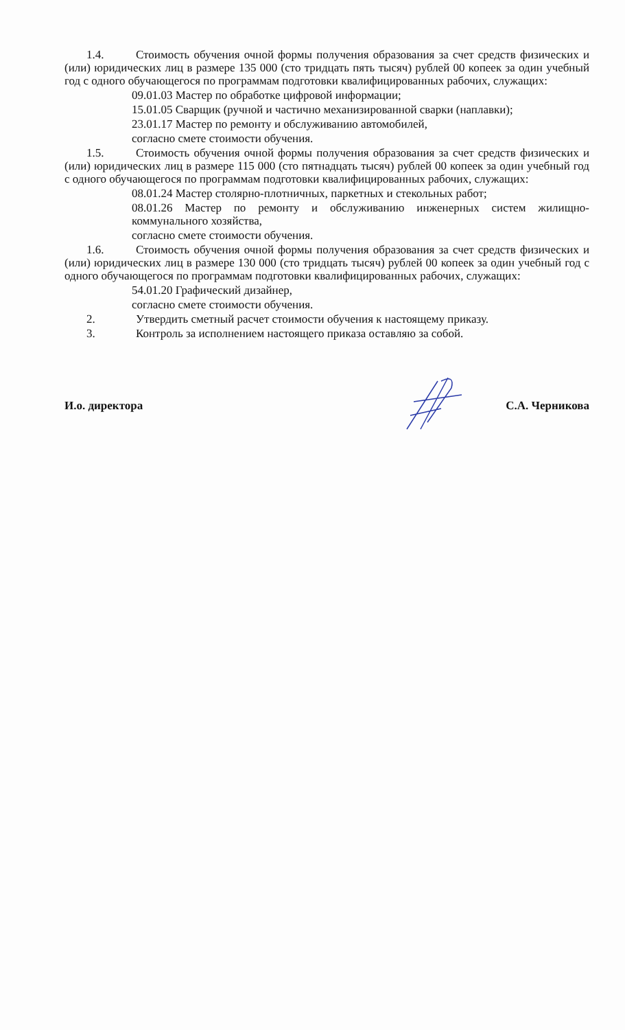1.4. Стоимость обучения очной формы получения образования за счет средств физических и (или) юридических лиц в размере 135 000 (сто тридцать пять тысяч) рублей 00 копеек за один учебный год с одного обучающегося по программам подготовки квалифицированных рабочих, служащих:
09.01.03 Мастер по обработке цифровой информации;
15.01.05 Сварщик (ручной и частично механизированной сварки (наплавки);
23.01.17 Мастер по ремонту и обслуживанию автомобилей,
согласно смете стоимости обучения.
1.5. Стоимость обучения очной формы получения образования за счет средств физических и (или) юридических лиц в размере 115 000 (сто пятнадцать тысяч) рублей 00 копеек за один учебный год с одного обучающегося по программам подготовки квалифицированных рабочих, служащих:
08.01.24 Мастер столярно-плотничных, паркетных и стекольных работ;
08.01.26 Мастер по ремонту и обслуживанию инженерных систем жилищно-коммунального хозяйства,
согласно смете стоимости обучения.
1.6. Стоимость обучения очной формы получения образования за счет средств физических и (или) юридических лиц в размере 130 000 (сто тридцать тысяч) рублей 00 копеек за один учебный год с одного обучающегося по программам подготовки квалифицированных рабочих, служащих:
54.01.20 Графический дизайнер,
согласно смете стоимости обучения.
2. Утвердить сметный расчет стоимости обучения к настоящему приказу.
3. Контроль за исполнением настоящего приказа оставляю за собой.
И.о. директора С.А. Черникова